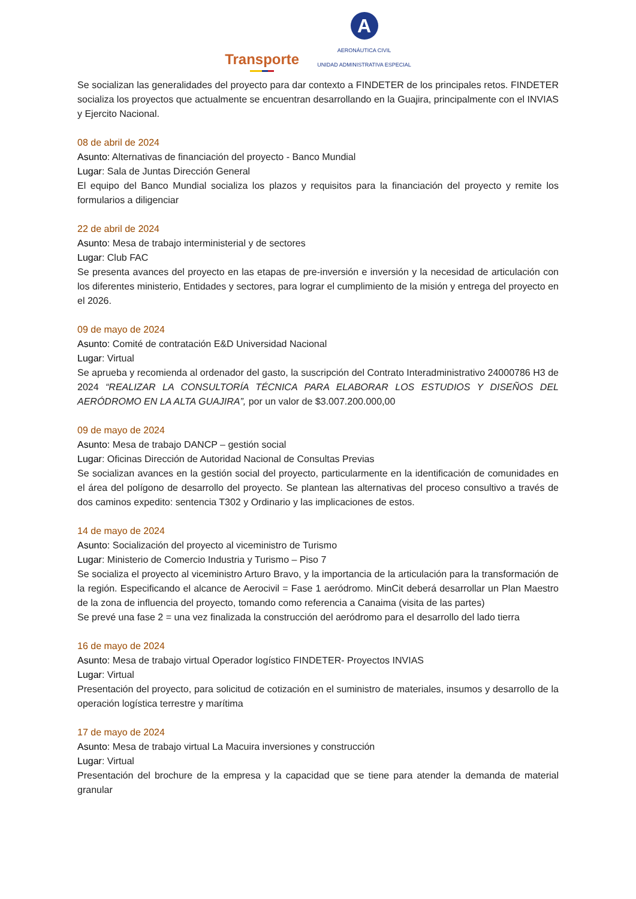Transporte
A
AERONÁUTICA CIVIL
UNIDAD ADMINISTRATIVA ESPECIAL
Se socializan las generalidades del proyecto para dar contexto a FINDETER de los principales retos. FINDETER socializa los proyectos que actualmente se encuentran desarrollando en la Guajira, principalmente con el INVIAS y Ejercito Nacional.
08 de abril de 2024
Asunto: Alternativas de financiación del proyecto - Banco Mundial
Lugar: Sala de Juntas Dirección General
El equipo del Banco Mundial socializa los plazos y requisitos para la financiación del proyecto y remite los formularios a diligenciar
22 de abril de 2024
Asunto: Mesa de trabajo interministerial y de sectores
Lugar: Club FAC
Se presenta avances del proyecto en las etapas de pre-inversión e inversión y la necesidad de articulación con los diferentes ministerio, Entidades y sectores, para lograr el cumplimiento de la misión y entrega del proyecto en el 2026.
09 de mayo de 2024
Asunto: Comité de contratación E&D Universidad Nacional
Lugar: Virtual
Se aprueba y recomienda al ordenador del gasto, la suscripción del Contrato Interadministrativo 24000786 H3 de 2024 “REALIZAR LA CONSULTORÍA TÉCNICA PARA ELABORAR LOS ESTUDIOS Y DISEÑOS DEL AERÓDROMO EN LA ALTA GUAJIRA”, por un valor de $3.007.200.000,00
09 de mayo de 2024
Asunto: Mesa de trabajo DANCP – gestión social
Lugar: Oficinas Dirección de Autoridad Nacional de Consultas Previas
Se socializan avances en la gestión social del proyecto, particularmente en la identificación de comunidades en el área del polígono de desarrollo del proyecto. Se plantean las alternativas del proceso consultivo a través de dos caminos expedito: sentencia T302 y Ordinario y las implicaciones de estos.
14 de mayo de 2024
Asunto: Socialización del proyecto al viceministro de Turismo
Lugar: Ministerio de Comercio Industria y Turismo – Piso 7
Se socializa el proyecto al viceministro Arturo Bravo, y la importancia de la articulación para la transformación de la región. Especificando el alcance de Aerocivil = Fase 1 aeródromo. MinCit deberá desarrollar un Plan Maestro de la zona de influencia del proyecto, tomando como referencia a Canaima (visita de las partes)
Se prevé una fase 2 = una vez finalizada la construcción del aeródromo para el desarrollo del lado tierra
16 de mayo de 2024
Asunto: Mesa de trabajo virtual Operador logístico FINDETER- Proyectos INVIAS
Lugar: Virtual
Presentación del proyecto, para solicitud de cotización en el suministro de materiales, insumos y desarrollo de la operación logística terrestre y marítima
17 de mayo de 2024
Asunto: Mesa de trabajo virtual La Macuira inversiones y construcción
Lugar: Virtual
Presentación del brochure de la empresa y la capacidad que se tiene para atender la demanda de material granular